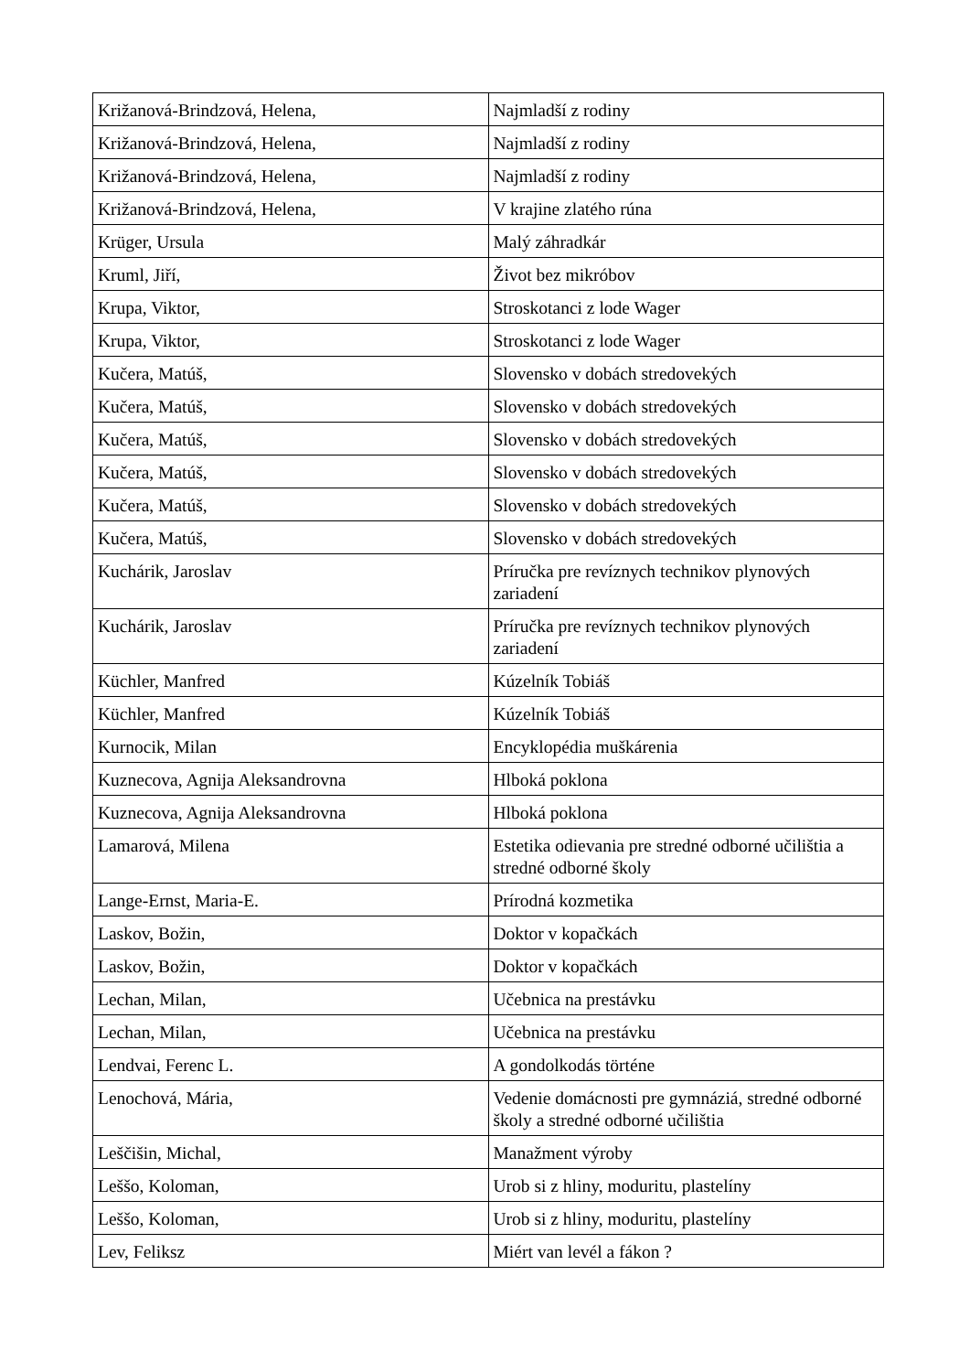| Križanová-Brindzová, Helena, | Najmladší z rodiny |
| Križanová-Brindzová, Helena, | Najmladší z rodiny |
| Križanová-Brindzová, Helena, | Najmladší z rodiny |
| Križanová-Brindzová, Helena, | V krajine zlatého rúna |
| Krüger, Ursula | Malý záhradkár |
| Kruml, Jiří, | Život bez mikróbov |
| Krupa, Viktor, | Stroskotanci z lode Wager |
| Krupa, Viktor, | Stroskotanci z lode Wager |
| Kučera, Matúš, | Slovensko v dobách stredovekých |
| Kučera, Matúš, | Slovensko v dobách stredovekých |
| Kučera, Matúš, | Slovensko v dobách stredovekých |
| Kučera, Matúš, | Slovensko v dobách stredovekých |
| Kučera, Matúš, | Slovensko v dobách stredovekých |
| Kučera, Matúš, | Slovensko v dobách stredovekých |
| Kuchárik, Jaroslav | Príručka pre revíznych technikov plynových zariadení |
| Kuchárik, Jaroslav | Príručka pre revíznych technikov plynových zariadení |
| Küchler, Manfred | Kúzelník Tobiáš |
| Küchler, Manfred | Kúzelník Tobiáš |
| Kurnocik, Milan | Encyklopédia muškárenia |
| Kuznecova, Agnija Aleksandrovna | Hlboká poklona |
| Kuznecova, Agnija Aleksandrovna | Hlboká poklona |
| Lamarová, Milena | Estetika odievania pre stredné odborné učilištia a stredné odborné školy |
| Lange-Ernst, Maria-E. | Prírodná kozmetika |
| Laskov, Božin, | Doktor v kopačkách |
| Laskov, Božin, | Doktor v kopačkách |
| Lechan, Milan, | Učebnica na prestávku |
| Lechan, Milan, | Učebnica na prestávku |
| Lendvai, Ferenc L. | A gondolkodás történe |
| Lenochová, Mária, | Vedenie domácnosti pre gymnáziá, stredné odborné školy a stredné odborné učilištia |
| Leščišin, Michal, | Manažment výroby |
| Leššo, Koloman, | Urob si z hliny, moduritu, plastelíny |
| Leššo, Koloman, | Urob si z hliny, moduritu, plastelíny |
| Lev, Feliksz | Miért van levél a fákon ? |